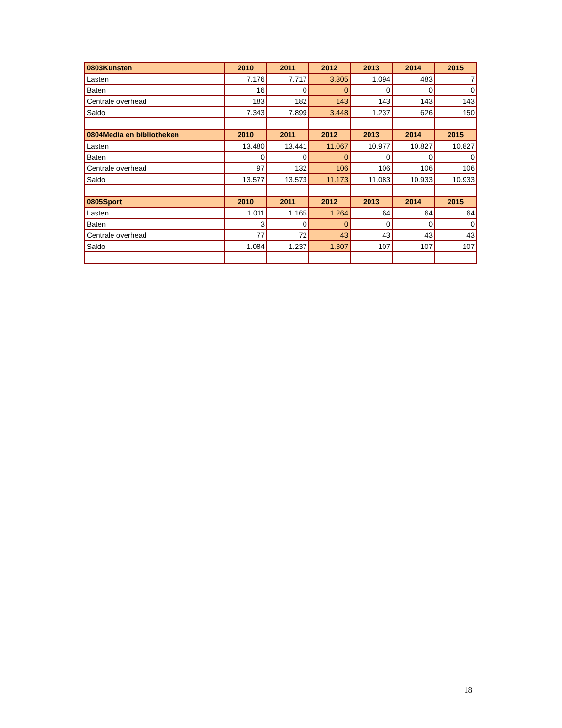| 0803Kunsten | 2010 | 2011 | 2012 | 2013 | 2014 | 2015 |
| --- | --- | --- | --- | --- | --- | --- |
| Lasten | 7.176 | 7.717 | 3.305 | 1.094 | 483 | 7 |
| Baten | 16 | 0 | 0 | 0 | 0 | 0 |
| Centrale overhead | 183 | 182 | 143 | 143 | 143 | 143 |
| Saldo | 7.343 | 7.899 | 3.448 | 1.237 | 626 | 150 |
| 0804Media en bibliotheken | 2010 | 2011 | 2012 | 2013 | 2014 | 2015 |
| Lasten | 13.480 | 13.441 | 11.067 | 10.977 | 10.827 | 10.827 |
| Baten | 0 | 0 | 0 | 0 | 0 | 0 |
| Centrale overhead | 97 | 132 | 106 | 106 | 106 | 106 |
| Saldo | 13.577 | 13.573 | 11.173 | 11.083 | 10.933 | 10.933 |
| 0805Sport | 2010 | 2011 | 2012 | 2013 | 2014 | 2015 |
| Lasten | 1.011 | 1.165 | 1.264 | 64 | 64 | 64 |
| Baten | 3 | 0 | 0 | 0 | 0 | 0 |
| Centrale overhead | 77 | 72 | 43 | 43 | 43 | 43 |
| Saldo | 1.084 | 1.237 | 1.307 | 107 | 107 | 107 |
18